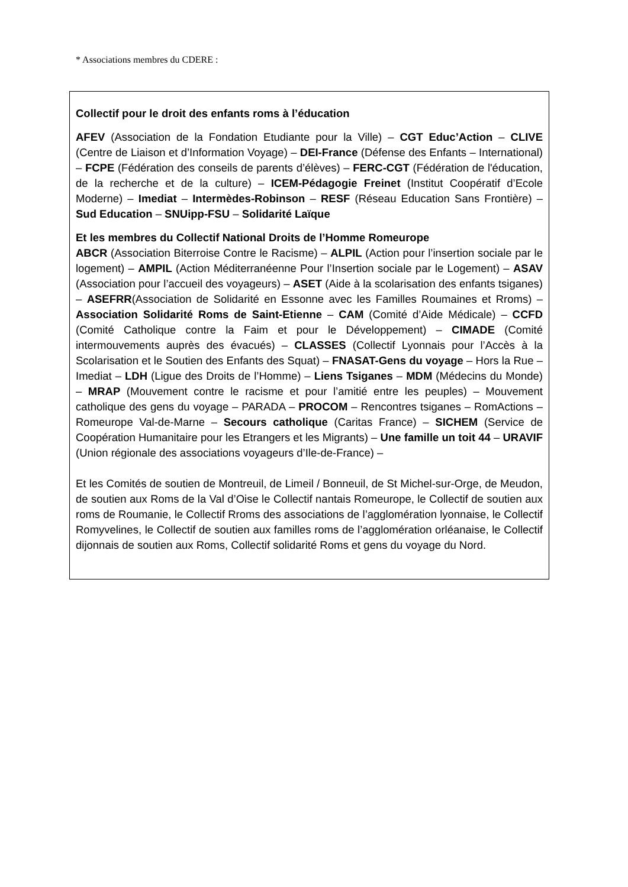* Associations membres du CDERE :
Collectif pour le droit des enfants roms à l’éducation
AFEV (Association de la Fondation Etudiante pour la Ville) – CGT Educ’Action – CLIVE (Centre de Liaison et d’Information Voyage) – DEI-France (Défense des Enfants – International) – FCPE (Fédération des conseils de parents d’élèves) – FERC-CGT (Fédération de l'éducation, de la recherche et de la culture) – ICEM-Pédagogie Freinet (Institut Coopératif d’Ecole Moderne) – Imediat – Intermèdes-Robinson – RESF (Réseau Education Sans Frontière) – Sud Education – SNUipp-FSU – Solidarité Laïque
Et les membres du Collectif National Droits de l’Homme Romeurope
ABCR (Association Biterroise Contre le Racisme) – ALPIL (Action pour l’insertion sociale par le logement) – AMPIL (Action Méditerranéenne Pour l’Insertion sociale par le Logement) – ASAV (Association pour l’accueil des voyageurs) – ASET (Aide à la scolarisation des enfants tsiganes) – ASEFRR(Association de Solidarité en Essonne avec les Familles Roumaines et Rroms) – Association Solidarité Roms de Saint-Etienne – CAM (Comité d’Aide Médicale) – CCFD (Comité Catholique contre la Faim et pour le Développement) – CIMADE (Comité intermouvements auprès des évacués) – CLASSES (Collectif Lyonnais pour l’Accès à la Scolarisation et le Soutien des Enfants des Squat) – FNASAT-Gens du voyage – Hors la Rue – Imediat – LDH (Ligue des Droits de l’Homme) – Liens Tsiganes – MDM (Médecins du Monde) – MRAP (Mouvement contre le racisme et pour l’amitié entre les peuples) – Mouvement catholique des gens du voyage – PARADA – PROCOM – Rencontres tsiganes – RomActions – Romeurope Val-de-Marne – Secours catholique (Caritas France) – SICHEM (Service de Coopération Humanitaire pour les Etrangers et les Migrants) – Une famille un toit 44 – URAVIF (Union régionale des associations voyageurs d’Ile-de-France) –
Et les Comités de soutien de Montreuil, de Limeil / Bonneuil, de St Michel-sur-Orge, de Meudon, de soutien aux Roms de la Val d’Oise le Collectif nantais Romeurope, le Collectif de soutien aux roms de Roumanie, le Collectif Rroms des associations de l’agglomération lyonnaise, le Collectif Romyvelines, le Collectif de soutien aux familles roms de l’agglomération orléanaise, le Collectif dijonnais de soutien aux Roms, Collectif solidarité Roms et gens du voyage du Nord.